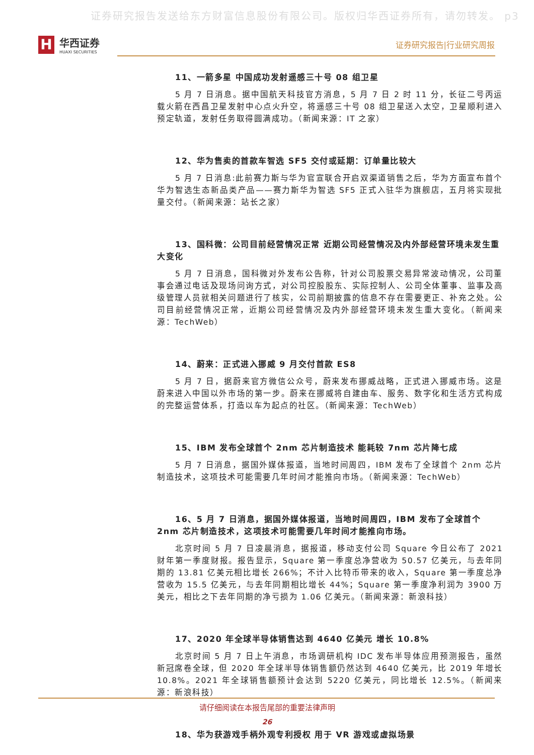证券研究报告发送给东方财富信息股份有限公司。版权归华西证券所有，请勿转发。 p3
H
华西证券
HUAXI SECURITIES
证券研究报告|行业研究周报
11、一箭多星 中国成功发射遥感三十号 08 组卫星
5 月 7 日消息。据中国航天科技官方消息，5 月 7 日 2 时 11 分，长征二号丙运载火箭在西昌卫星发射中心点火升空，将遥感三十号 08 组卫星送入太空，卫星顺利进入预定轨道，发射任务取得圆满成功。（新闻来源：IT 之家）
12、华为售卖的首款车智选 SF5 交付或延期：订单量比较大
5 月 7 日消息:此前赛力斯与华为官宣联合开启双渠道销售之后，华为方面宣布首个华为智选生态新品类产品——赛力斯华为智选 SF5 正式入驻华为旗舰店，五月将实现批量交付。（新闻来源：站长之家）
13、国科微：公司目前经营情况正常 近期公司经营情况及内外部经营环境未发生重大变化
5 月 7 日消息，国科微对外发布公告称，针对公司股票交易异常波动情况，公司董事会通过电话及现场问询方式，对公司控股股东、实际控制人、公司全体董事、监事及高级管理人员就相关问题进行了核实，公司前期披露的信息不存在需要更正、补充之处。公司目前经营情况正常，近期公司经营情况及内外部经营环境未发生重大变化。（新闻来源：TechWeb）
14、蔚来：正式进入挪威 9 月交付首款 ES8
5 月 7 日，据蔚来官方微信公众号，蔚来发布挪威战略，正式进入挪威市场。这是蔚来进入中国以外市场的第一步。蔚来在挪威将自建由车、服务、数字化和生活方式构成的完整运营体系，打造以车为起点的社区。（新闻来源：TechWeb）
15、IBM 发布全球首个 2nm 芯片制造技术 能耗较 7nm 芯片降七成
5 月 7 日消息，据国外媒体报道，当地时间周四，IBM 发布了全球首个 2nm 芯片制造技术，这项技术可能需要几年时间才能推向市场。（新闻来源：TechWeb）
16、5 月 7 日消息，据国外媒体报道，当地时间周四，IBM 发布了全球首个 2nm 芯片制造技术，这项技术可能需要几年时间才能推向市场。
北京时间 5 月 7 日凌晨消息，据报道，移动支付公司 Square 今日公布了 2021 财年第一季度财报。报告显示，Square 第一季度总净营收为 50.57 亿美元，与去年同期的 13.81 亿美元相比增长 266%；不计入比特币带来的收入，Square 第一季度总净营收为 15.5 亿美元，与去年同期相比增长 44%；Square 第一季度净利润为 3900 万美元，相比之下去年同期的净亏损为 1.06 亿美元。（新闻来源：新浪科技）
17、2020 年全球半导体销售达到 4640 亿美元 增长 10.8%
北京时间 5 月 7 日上午消息，市场调研机构 IDC 发布半导体应用预测报告，虽然新冠席卷全球，但 2020 年全球半导体销售额仍然达到 4640 亿美元，比 2019 年增长 10.8%。2021 年全球销售额预计会达到 5220 亿美元，同比增长 12.5%。（新闻来源：新浪科技）
18、华为获游戏手柄外观专利授权 用于 VR 游戏或虚拟场景
请仔细阅读在本报告尾部的重要法律声明
26